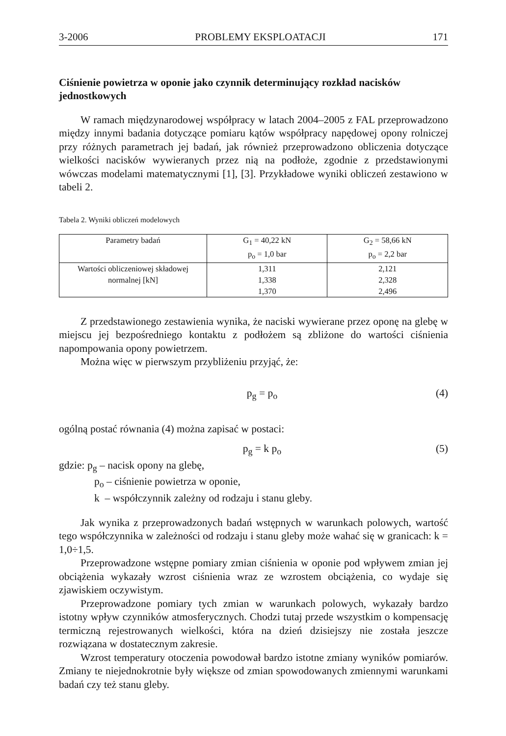3-2006 PROBLEMY EKSPLOATACJI 171
Ciśnienie powietrza w oponie jako czynnik determinujący rozkład nacisków jednostkowych
W ramach międzynarodowej współpracy w latach 2004–2005 z FAL przeprowadzono między innymi badania dotyczące pomiaru kątów współpracy napędowej opony rolniczej przy różnych parametrach jej badań, jak również przeprowadzono obliczenia dotyczące wielkości nacisków wywieranych przez nią na podłoże, zgodnie z przedstawionymi wówczas modelami matematycznymi [1], [3]. Przykładowe wyniki obliczeń zestawiono w tabeli 2.
Tabela 2. Wyniki obliczeń modelowych
| Parametry badań | G<sub>1</sub> = 40,22 kN p<sub>o</sub> = 1,0 bar | G<sub>2</sub> = 58,66 kN p<sub>o</sub> = 2,2 bar |
| --- | --- | --- |
| Wartości obliczeniowej składowej normalnej [kN] | 1,311 1,338 1,370 | 2,121 2,328 2,496 |
Z przedstawionego zestawienia wynika, że naciski wywierane przez oponę na glebę w miejscu jej bezpośredniego kontaktu z podłożem są zbliżone do wartości ciśnienia napompowania opony powietrzem.
Można więc w pierwszym przybliżeniu przyjąć, że:
p<sub>g</sub> = p<sub>o</sub> (4)
ogólną postać równania (4) można zapisać w postaci:
p<sub>g</sub> = k p<sub>o</sub> (5)
gdzie: p<sub>g</sub> – nacisk opony na glebę,
p<sub>o</sub> – ciśnienie powietrza w oponie,
k – współczynnik zależny od rodzaju i stanu gleby.
Jak wynika z przeprowadzonych badań wstępnych w warunkach polowych, wartość tego współczynnika w zależności od rodzaju i stanu gleby może wahać się w granicach: k = 1,0÷1,5.
Przeprowadzone wstępne pomiary zmian ciśnienia w oponie pod wpływem zmian jej obciążenia wykazały wzrost ciśnienia wraz ze wzrostem obciążenia, co wydaje się zjawiskiem oczywistym.
Przeprowadzone pomiary tych zmian w warunkach polowych, wykazały bardzo istotny wpływ czynników atmosferycznych. Chodzi tutaj przede wszystkim o kompensację termiczną rejestrowanych wielkości, która na dzień dzisiejszy nie została jeszcze rozwiązana w dostatecznym zakresie.
Wzrost temperatury otoczenia powodował bardzo istotne zmiany wyników pomiarów. Zmiany te niejednokrotnie były większe od zmian spowodowanych zmiennymi warunkami badań czy też stanu gleby.